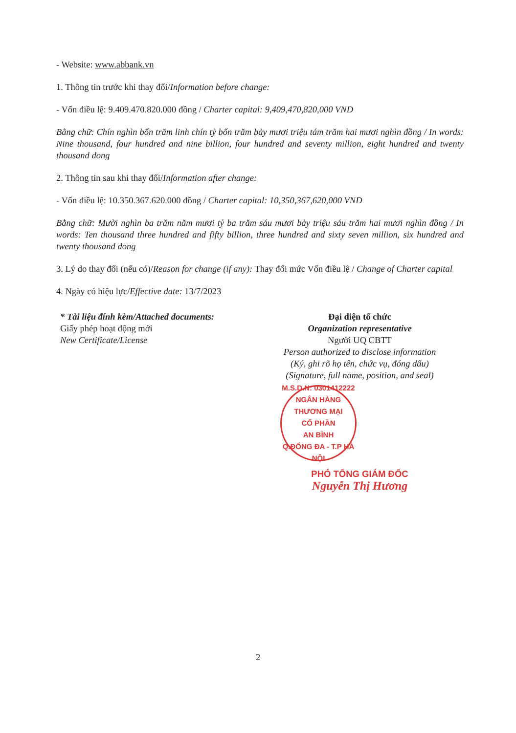- Website: www.abbank.vn
1. Thông tin trước khi thay đổi/Information before change:
- Vốn điều lệ: 9.409.470.820.000 đồng / Charter capital: 9,409,470,820,000 VND
Bằng chữ: Chín nghìn bốn trăm linh chín tỷ bốn trăm bảy mươi triệu tám trăm hai mươi nghìn đồng / In words: Nine thousand, four hundred and nine billion, four hundred and seventy million, eight hundred and twenty thousand dong
2. Thông tin sau khi thay đổi/Information after change:
- Vốn điều lệ: 10.350.367.620.000 đồng / Charter capital: 10,350,367,620,000 VND
Bằng chữ: Mười nghìn ba trăm năm mươi tỷ ba trăm sáu mươi bảy triệu sáu trăm hai mươi nghìn đồng / In words: Ten thousand three hundred and fifty billion, three hundred and sixty seven million, six hundred and twenty thousand dong
3. Lý do thay đổi (nếu có)/Reason for change (if any): Thay đổi mức Vốn điều lệ / Change of Charter capital
4. Ngày có hiệu lực/Effective date: 13/7/2023
* Tài liệu đính kèm/Attached documents:
Giấy phép hoạt động mới
New Certificate/License
Đại diện tổ chức
Organization representative
Người UQ CBTT
Person authorized to disclose information
(Ký, ghi rõ họ tên, chức vụ, đóng dấu)
(Signature, full name, position, and seal)
M.S.D.N: 0301412222
NGÂN HÀNG
THƯƠNG MẠI
CỔ PHẦN
AN BÌNH
Q.ĐỐNG ĐA - T.P HÀ NỘI
PHÓ TỔNG GIÁM ĐỐC
Nguyễn Thị Hương
2